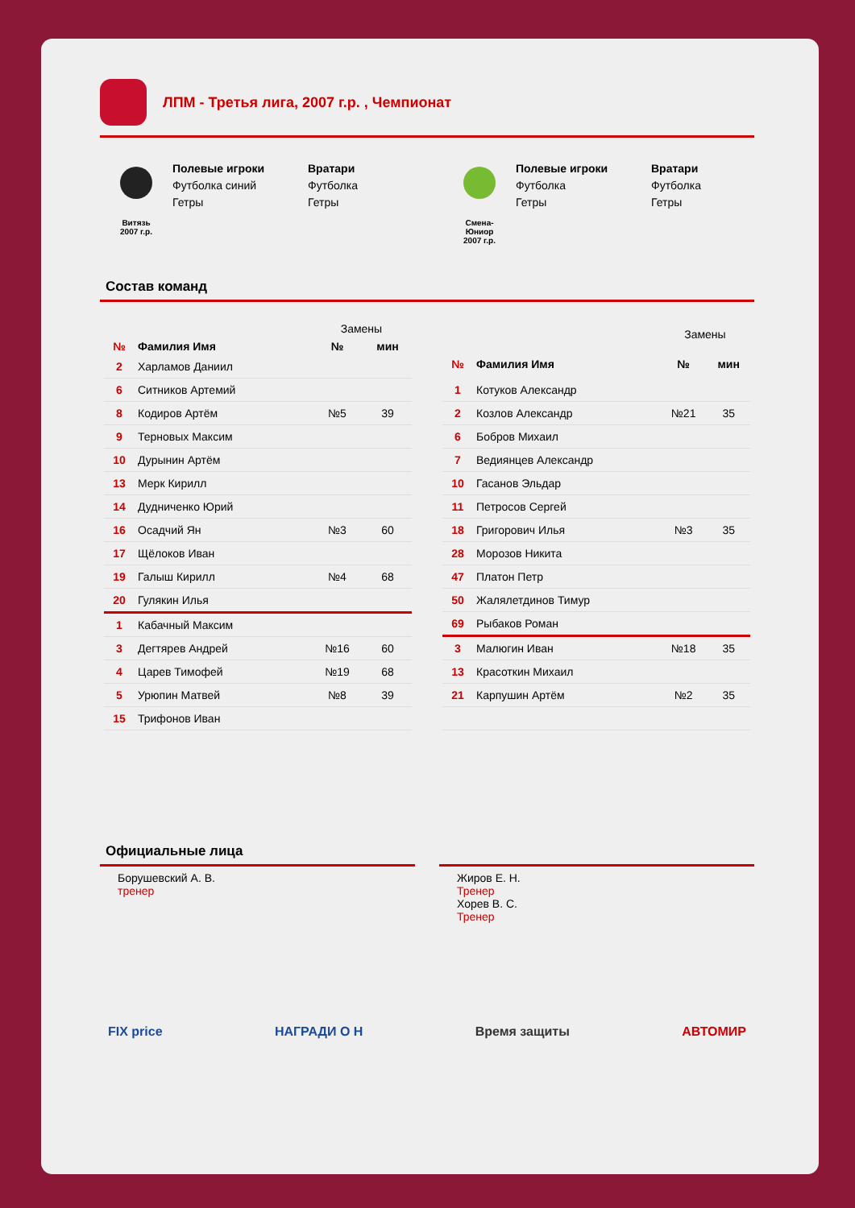ЛПМ - Третья лига, 2007 г.р. , Чемпионат
Витязь
2007 г.р.
Полевые игроки
Футболка синий
Гетры
Вратари
Футболка
Гетры
Смена-
Юниор
2007 г.р.
Полевые игроки
Футболка
Гетры
Вратари
Футболка
Гетры
Состав команд
| | | Замены | |
| --- | --- | --- | --- |
| № | Фамилия Имя | № | мин |
| 2 | Харламов Даниил | | |
| 6 | Ситников Артемий | | |
| 8 | Кодиров Артём | №5 | 39 |
| 9 | Терновых Максим | | |
| 10 | Дурынин Артём | | |
| 13 | Мерк Кирилл | | |
| 14 | Дудниченко Юрий | | |
| 16 | Осадчий Ян | №3 | 60 |
| 17 | Щёлоков Иван | | |
| 19 | Галыш Кирилл | №4 | 68 |
| 20 | Гулякин Илья | | |
| 1 | Кабачный Максим | | |
| 3 | Дегтярев Андрей | №16 | 60 |
| 4 | Царев Тимофей | №19 | 68 |
| 5 | Урюпин Матвей | №8 | 39 |
| 15 | Трифонов Иван | | |
| | | Замены | |
| --- | --- | --- | --- |
| № | Фамилия Имя | № | мин |
| 1 | Котуков Александр | | |
| 2 | Козлов Александр | №21 | 35 |
| 6 | Бобров Михаил | | |
| 7 | Ведиянцев Александр | | |
| 10 | Гасанов Эльдар | | |
| 11 | Петросов Сергей | | |
| 18 | Григорович Илья | №3 | 35 |
| 28 | Морозов Никита | | |
| 47 | Платон Петр | | |
| 50 | Жалялетдинов Тимур | | |
| 69 | Рыбаков Роман | | |
| 3 | Малюгин Иван | №18 | 35 |
| 13 | Красоткин Михаил | | |
| 21 | Карпушин Артём | №2 | 35 |
Официальные лица
Борушевский А. В.
тренер
Жиров Е. Н.
Тренер
Хорев В. С.
Тренер
FIX price НАГРАДИ О Н Время защиты АВТОМИР